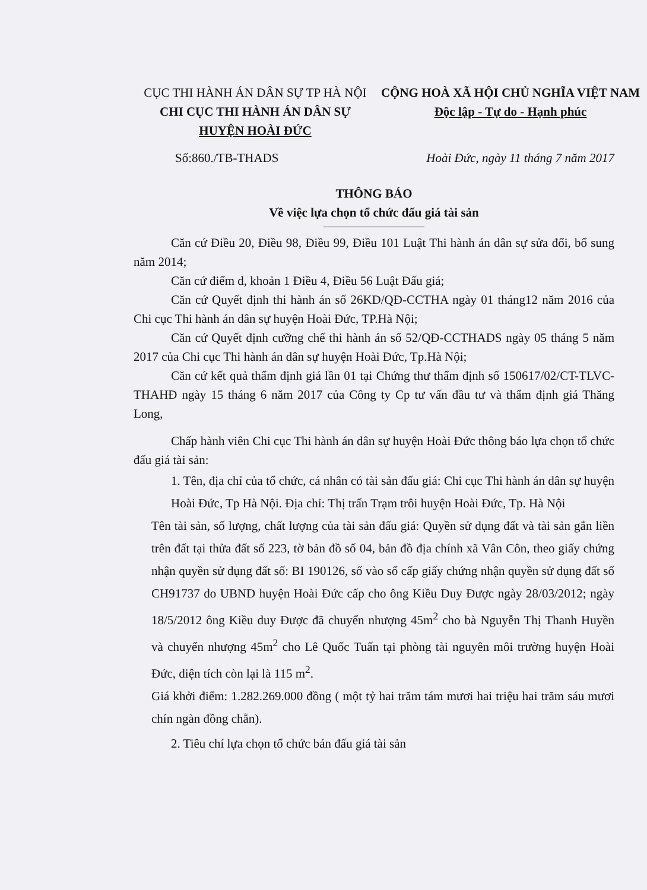CỤC THI HÀNH ÁN DÂN SỰ TP HÀ NỘI
CHI CỤC THI HÀNH ÁN DÂN SỰ
HUYỆN HOÀI ĐỨC
CỘNG HOÀ XÃ HỘI CHỦ NGHĨA VIỆT NAM
Độc lập - Tự do - Hạnh phúc
Số:860./TB-THADS Hoài Đức, ngày 11 tháng 7 năm 2017
THÔNG BÁO
Về việc lựa chọn tổ chức đấu giá tài sản
Căn cứ Điều 20, Điều 98, Điều 99, Điều 101 Luật Thi hành án dân sự sửa đổi, bổ sung năm 2014;
Căn cứ điểm d, khoản 1 Điều 4, Điều 56 Luật Đấu giá;
Căn cứ Quyết định thi hành án số 26KD/QĐ-CCTHA ngày 01 tháng12 năm 2016 của Chi cục Thi hành án dân sự huyện Hoài Đức, TP.Hà Nội;
Căn cứ Quyết định cưỡng chế thi hành án số 52/QĐ-CCTHADS ngày 05 tháng 5 năm 2017 của Chi cục Thi hành án dân sự huyện Hoài Đức, Tp.Hà Nội;
Căn cứ kết quả thẩm định giá lần 01 tại Chứng thư thẩm định số 150617/02/CT-TLVC-THAHĐ ngày 15 tháng 6 năm 2017 của Công ty Cp tư vấn đầu tư và thẩm định giá Thăng Long,
Chấp hành viên Chi cục Thi hành án dân sự huyện Hoài Đức thông báo lựa chọn tổ chức đấu giá tài sản:
1. Tên, địa chỉ của tổ chức, cá nhân có tài sản đấu giá: Chi cục Thi hành án dân sự huyện Hoài Đức, Tp Hà Nội. Địa chỉ: Thị trấn Trạm trôi huyện Hoài Đức, Tp. Hà Nội
Tên tài sản, số lượng, chất lượng của tài sản đấu giá: Quyền sử dụng đất và tài sản gắn liền trên đất tại thửa đất số 223, tờ bản đồ số 04, bản đồ địa chính xã Vân Côn, theo giấy chứng nhận quyền sử dụng đất số: BI 190126, số vào sổ cấp giấy chứng nhận quyền sử dụng đất số CH91737 do UBND huyện Hoài Đức cấp cho ông Kiều Duy Được ngày 28/03/2012; ngày 18/5/2012 ông Kiều duy Được đã chuyển nhượng 45m<sup>2</sup> cho bà Nguyễn Thị Thanh Huyền và chuyển nhượng 45m<sup>2</sup> cho Lê Quốc Tuấn tại phòng tài nguyên môi trường huyện Hoài Đức, diện tích còn lại là 115 m<sup>2</sup>.
Giá khởi điểm: 1.282.269.000 đồng ( một tỷ hai trăm tám mươi hai triệu hai trăm sáu mươi chín ngàn đồng chẵn).
2. Tiêu chí lựa chọn tổ chức bán đấu giá tài sản